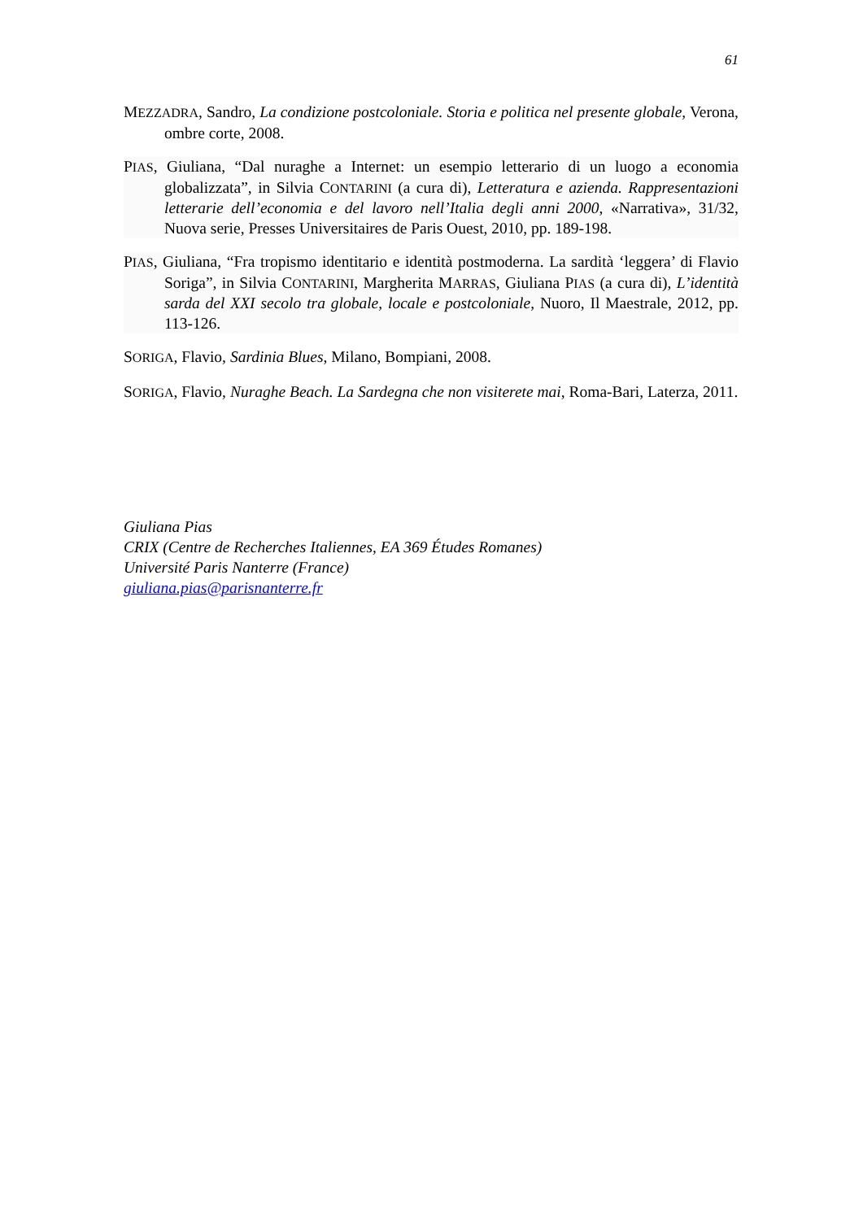61
MEZZADRA, Sandro, La condizione postcoloniale. Storia e politica nel presente globale, Verona, ombre corte, 2008.
PIAS, Giuliana, “Dal nuraghe a Internet: un esempio letterario di un luogo a economia globalizzata”, in Silvia CONTARINI (a cura di), Letteratura e azienda. Rappresentazioni letterarie dell’economia e del lavoro nell’Italia degli anni 2000, «Narrativa», 31/32, Nuova serie, Presses Universitaires de Paris Ouest, 2010, pp. 189-198.
PIAS, Giuliana, “Fra tropismo identitario e identità postmoderna. La sardità ‘leggera’ di Flavio Soriga”, in Silvia CONTARINI, Margherita MARRAS, Giuliana PIAS (a cura di), L’identità sarda del XXI secolo tra globale, locale e postcoloniale, Nuoro, Il Maestrale, 2012, pp. 113-126.
SORIGA, Flavio, Sardinia Blues, Milano, Bompiani, 2008.
SORIGA, Flavio, Nuraghe Beach. La Sardegna che non visiterete mai, Roma-Bari, Laterza, 2011.
Giuliana Pias
CRIX (Centre de Recherches Italiennes, EA 369 Études Romanes)
Université Paris Nanterre (France)
giuliana.pias@parisnanterre.fr